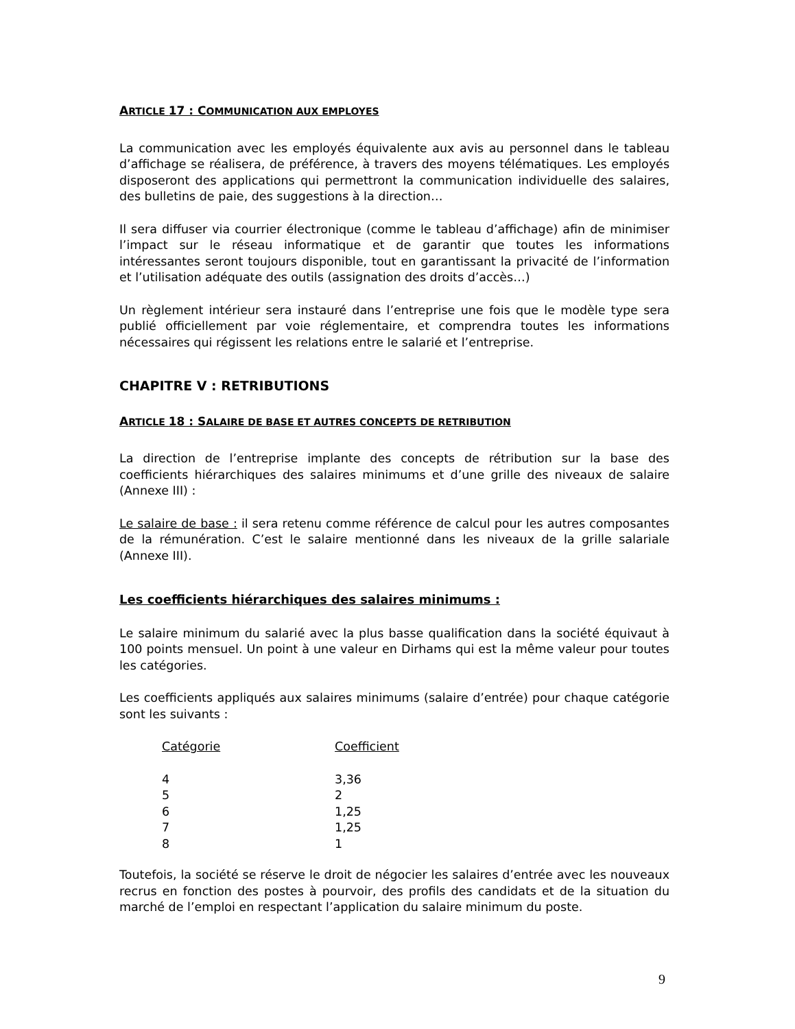ARTICLE 17 : COMMUNICATION AUX EMPLOYES
La communication avec les employés équivalente aux avis au personnel dans le tableau d’affichage se réalisera, de préférence, à travers des moyens télématiques. Les employés disposeront des applications qui permettront la communication individuelle des salaires, des bulletins de paie, des suggestions à la direction…
Il sera diffuser via courrier électronique (comme le tableau d’affichage) afin de minimiser l’impact sur le réseau informatique et de garantir que toutes les informations intéressantes seront toujours disponible, tout en garantissant la privacité de l’information et l’utilisation adéquate des outils (assignation des droits d’accès…)
Un règlement intérieur sera instauré dans l’entreprise une fois que le modèle type sera publié officiellement par voie réglementaire, et comprendra toutes les informations nécessaires qui régissent les relations entre le salarié et l’entreprise.
CHAPITRE V : RETRIBUTIONS
ARTICLE 18 : SALAIRE DE BASE ET AUTRES CONCEPTS DE RETRIBUTION
La direction de l’entreprise implante des concepts de rétribution sur la base des coefficients hiérarchiques des salaires minimums et d’une grille des niveaux de salaire (Annexe III) :
Le salaire de base : il sera retenu comme référence de calcul pour les autres composantes de la rémunération. C’est le salaire mentionné dans les niveaux de la grille salariale (Annexe III).
Les coefficients hiérarchiques des salaires minimums :
Le salaire minimum du salarié avec la plus basse qualification dans la société équivaut à 100 points mensuel. Un point à une valeur en Dirhams qui est la même valeur pour toutes les catégories.
Les coefficients appliqués aux salaires minimums (salaire d’entrée) pour chaque catégorie sont les suivants :
| Catégorie | Coefficient |
| --- | --- |
| 4 | 3,36 |
| 5 | 2 |
| 6 | 1,25 |
| 7 | 1,25 |
| 8 | 1 |
Toutefois, la société se réserve le droit de négocier les salaires d’entrée avec les nouveaux recrus en fonction des postes à pourvoir, des profils des candidats et de la situation du marché de l’emploi en respectant l’application du salaire minimum du poste.
9